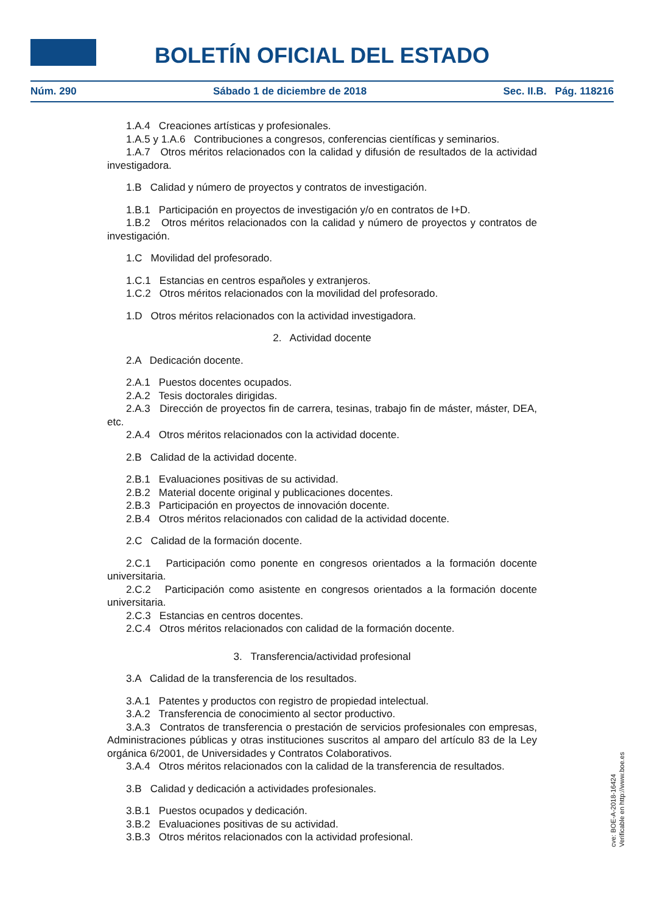BOLETÍN OFICIAL DEL ESTADO
Núm. 290 Sábado 1 de diciembre de 2018 Sec. II.B. Pág. 118216
1.A.4 Creaciones artísticas y profesionales.
1.A.5 y 1.A.6 Contribuciones a congresos, conferencias científicas y seminarios.
1.A.7 Otros méritos relacionados con la calidad y difusión de resultados de la actividad investigadora.
1.B Calidad y número de proyectos y contratos de investigación.
1.B.1 Participación en proyectos de investigación y/o en contratos de I+D.
1.B.2 Otros méritos relacionados con la calidad y número de proyectos y contratos de investigación.
1.C Movilidad del profesorado.
1.C.1 Estancias en centros españoles y extranjeros.
1.C.2 Otros méritos relacionados con la movilidad del profesorado.
1.D Otros méritos relacionados con la actividad investigadora.
2. Actividad docente
2.A Dedicación docente.
2.A.1 Puestos docentes ocupados.
2.A.2 Tesis doctorales dirigidas.
2.A.3 Dirección de proyectos fin de carrera, tesinas, trabajo fin de máster, máster, DEA, etc.
2.A.4 Otros méritos relacionados con la actividad docente.
2.B Calidad de la actividad docente.
2.B.1 Evaluaciones positivas de su actividad.
2.B.2 Material docente original y publicaciones docentes.
2.B.3 Participación en proyectos de innovación docente.
2.B.4 Otros méritos relacionados con calidad de la actividad docente.
2.C Calidad de la formación docente.
2.C.1 Participación como ponente en congresos orientados a la formación docente universitaria.
2.C.2 Participación como asistente en congresos orientados a la formación docente universitaria.
2.C.3 Estancias en centros docentes.
2.C.4 Otros méritos relacionados con calidad de la formación docente.
3. Transferencia/actividad profesional
3.A Calidad de la transferencia de los resultados.
3.A.1 Patentes y productos con registro de propiedad intelectual.
3.A.2 Transferencia de conocimiento al sector productivo.
3.A.3 Contratos de transferencia o prestación de servicios profesionales con empresas, Administraciones públicas y otras instituciones suscritos al amparo del artículo 83 de la Ley orgánica 6/2001, de Universidades y Contratos Colaborativos.
3.A.4 Otros méritos relacionados con la calidad de la transferencia de resultados.
3.B Calidad y dedicación a actividades profesionales.
3.B.1 Puestos ocupados y dedicación.
3.B.2 Evaluaciones positivas de su actividad.
3.B.3 Otros méritos relacionados con la actividad profesional.
cve: BOE-A-2018-16424
Verificable en http://www.boe.es